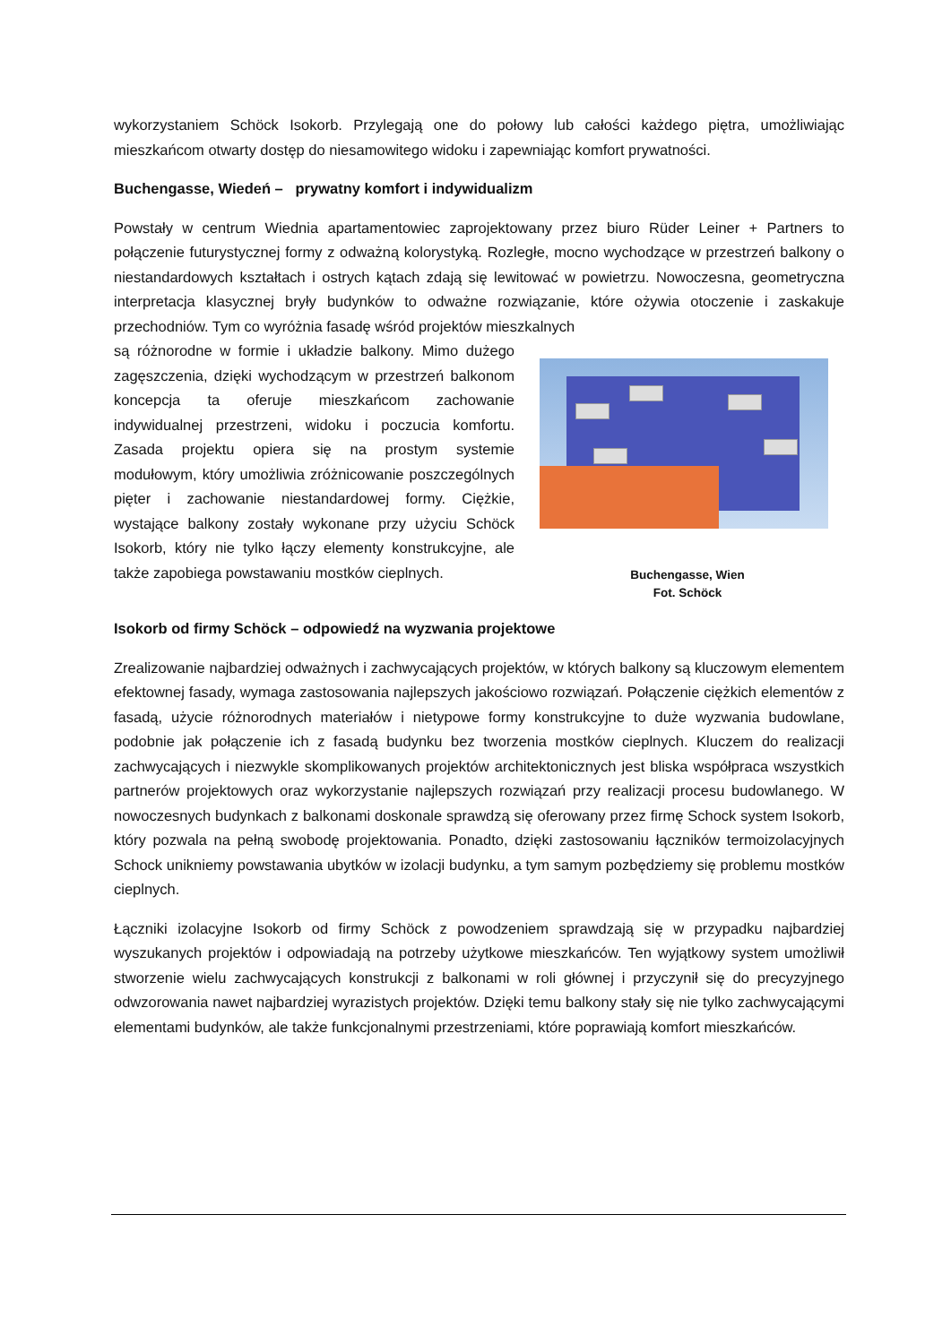wykorzystaniem Schöck Isokorb. Przylegają one do połowy lub całości każdego piętra, umożliwiając mieszkańcom otwarty dostęp do niesamowitego widoku i zapewniając komfort prywatności.
Buchengasse, Wiedeń – prywatny komfort i indywidualizm
Powstały w centrum Wiednia apartamentowiec zaprojektowany przez biuro Rüder Leiner + Partners to połączenie futurystycznej formy z odważną kolorystyką. Rozległe, mocno wychodzące w przestrzeń balkony o niestandardowych kształtach i ostrych kątach zdają się lewitować w powietrzu. Nowoczesna, geometryczna interpretacja klasycznej bryły budynków to odważne rozwiązanie, które ożywia otoczenie i zaskakuje przechodniów. Tym co wyróżnia fasadę wśród projektów mieszkalnych
są różnorodne w formie i układzie balkony. Mimo dużego zagęszczenia, dzięki wychodzącym w przestrzeń balkonom koncepcja ta oferuje mieszkańcom zachowanie indywidualnej przestrzeni, widoku i poczucia komfortu. Zasada projektu opiera się na prostym systemie modułowym, który umożliwia zróżnicowanie poszczególnych pięter i zachowanie niestandardowej formy. Ciężkie, wystające balkony zostały wykonane przy użyciu Schöck Isokorb, który nie tylko łączy elementy konstrukcyjne, ale także zapobiega powstawaniu mostków cieplnych.
Buchengasse, Wien
Fot. Schöck
Isokorb od firmy Schöck – odpowiedź na wyzwania projektowe
Zrealizowanie najbardziej odważnych i zachwycających projektów, w których balkony są kluczowym elementem efektownej fasady, wymaga zastosowania najlepszych jakościowo rozwiązań. Połączenie ciężkich elementów z fasadą, użycie różnorodnych materiałów i nietypowe formy konstrukcyjne to duże wyzwania budowlane, podobnie jak połączenie ich z fasadą budynku bez tworzenia mostków cieplnych. Kluczem do realizacji zachwycających i niezwykle skomplikowanych projektów architektonicznych jest bliska współpraca wszystkich partnerów projektowych oraz wykorzystanie najlepszych rozwiązań przy realizacji procesu budowlanego. W nowoczesnych budynkach z balkonami doskonale sprawdzą się oferowany przez firmę Schock system Isokorb, który pozwala na pełną swobodę projektowania. Ponadto, dzięki zastosowaniu łączników termoizolacyjnych Schock unikniemy powstawania ubytków w izolacji budynku, a tym samym pozbędziemy się problemu mostków cieplnych.
Łączniki izolacyjne Isokorb od firmy Schöck z powodzeniem sprawdzają się w przypadku najbardziej wyszukanych projektów i odpowiadają na potrzeby użytkowe mieszkańców. Ten wyjątkowy system umożliwił stworzenie wielu zachwycających konstrukcji z balkonami w roli głównej i przyczynił się do precyzyjnego odwzorowania nawet najbardziej wyrazistych projektów. Dzięki temu balkony stały się nie tylko zachwycającymi elementami budynków, ale także funkcjonalnymi przestrzeniami, które poprawiają komfort mieszkańców.